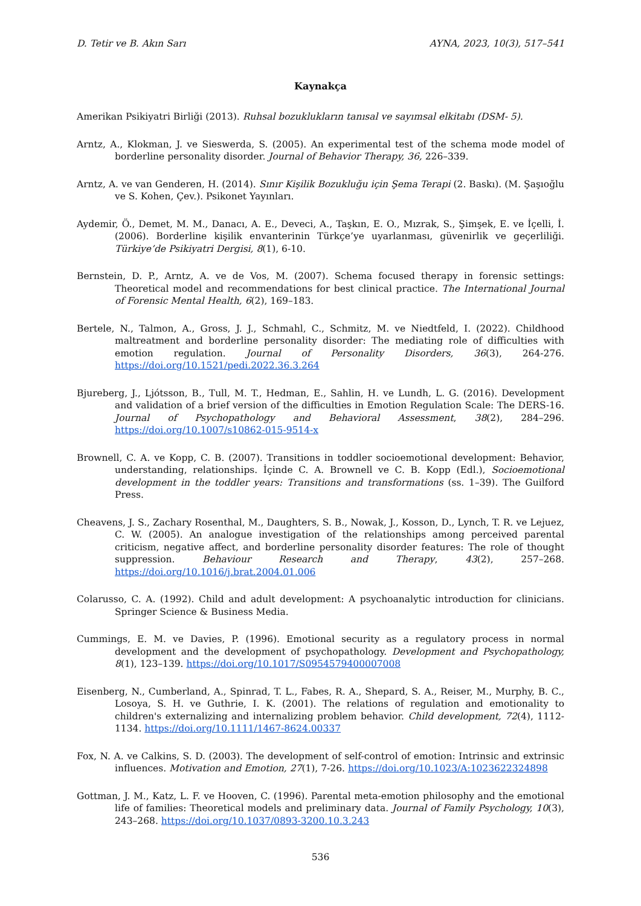D. Tetir ve B. Akın Sarı AYNA, 2023, 10(3), 517–541
Kaynakça
Amerikan Psikiyatri Birliği (2013). Ruhsal bozuklukların tanısal ve sayımsal elkitabı (DSM- 5).
Arntz, A., Klokman, J. ve Sieswerda, S. (2005). An experimental test of the schema mode model of borderline personality disorder. Journal of Behavior Therapy, 36, 226–339.
Arntz, A. ve van Genderen, H. (2014). Sınır Kişilik Bozukluğu için Şema Terapi (2. Baskı). (M. Şaşıoğlu ve S. Kohen, Çev.). Psikonet Yayınları.
Aydemir, Ö., Demet, M. M., Danacı, A. E., Deveci, A., Taşkın, E. O., Mızrak, S., Şimşek, E. ve İçelli, İ. (2006). Borderline kişilik envanterinin Türkçe’ye uyarlanması, güvenirlik ve geçerliliği. Türkiye’de Psikiyatri Dergisi, 8(1), 6-10.
Bernstein, D. P., Arntz, A. ve de Vos, M. (2007). Schema focused therapy in forensic settings: Theoretical model and recommendations for best clinical practice. The International Journal of Forensic Mental Health, 6(2), 169–183.
Bertele, N., Talmon, A., Gross, J. J., Schmahl, C., Schmitz, M. ve Niedtfeld, I. (2022). Childhood maltreatment and borderline personality disorder: The mediating role of difficulties with emotion regulation. Journal of Personality Disorders, 36(3), 264-276. https://doi.org/10.1521/pedi.2022.36.3.264
Bjureberg, J., Ljótsson, B., Tull, M. T., Hedman, E., Sahlin, H. ve Lundh, L. G. (2016). Development and validation of a brief version of the difficulties in Emotion Regulation Scale: The DERS-16. Journal of Psychopathology and Behavioral Assessment, 38(2), 284–296. https://doi.org/10.1007/s10862-015-9514-x
Brownell, C. A. ve Kopp, C. B. (2007). Transitions in toddler socioemotional development: Behavior, understanding, relationships. İçinde C. A. Brownell ve C. B. Kopp (Edl.), Socioemotional development in the toddler years: Transitions and transformations (ss. 1–39). The Guilford Press.
Cheavens, J. S., Zachary Rosenthal, M., Daughters, S. B., Nowak, J., Kosson, D., Lynch, T. R. ve Lejuez, C. W. (2005). An analogue investigation of the relationships among perceived parental criticism, negative affect, and borderline personality disorder features: The role of thought suppression. Behaviour Research and Therapy, 43(2), 257–268. https://doi.org/10.1016/j.brat.2004.01.006
Colarusso, C. A. (1992). Child and adult development: A psychoanalytic introduction for clinicians. Springer Science & Business Media.
Cummings, E. M. ve Davies, P. (1996). Emotional security as a regulatory process in normal development and the development of psychopathology. Development and Psychopathology, 8(1), 123–139. https://doi.org/10.1017/S0954579400007008
Eisenberg, N., Cumberland, A., Spinrad, T. L., Fabes, R. A., Shepard, S. A., Reiser, M., Murphy, B. C., Losoya, S. H. ve Guthrie, I. K. (2001). The relations of regulation and emotionality to children's externalizing and internalizing problem behavior. Child development, 72(4), 1112-1134. https://doi.org/10.1111/1467-8624.00337
Fox, N. A. ve Calkins, S. D. (2003). The development of self-control of emotion: Intrinsic and extrinsic influences. Motivation and Emotion, 27(1), 7-26. https://doi.org/10.1023/A:1023622324898
Gottman, J. M., Katz, L. F. ve Hooven, C. (1996). Parental meta-emotion philosophy and the emotional life of families: Theoretical models and preliminary data. Journal of Family Psychology, 10(3), 243–268. https://doi.org/10.1037/0893-3200.10.3.243
536